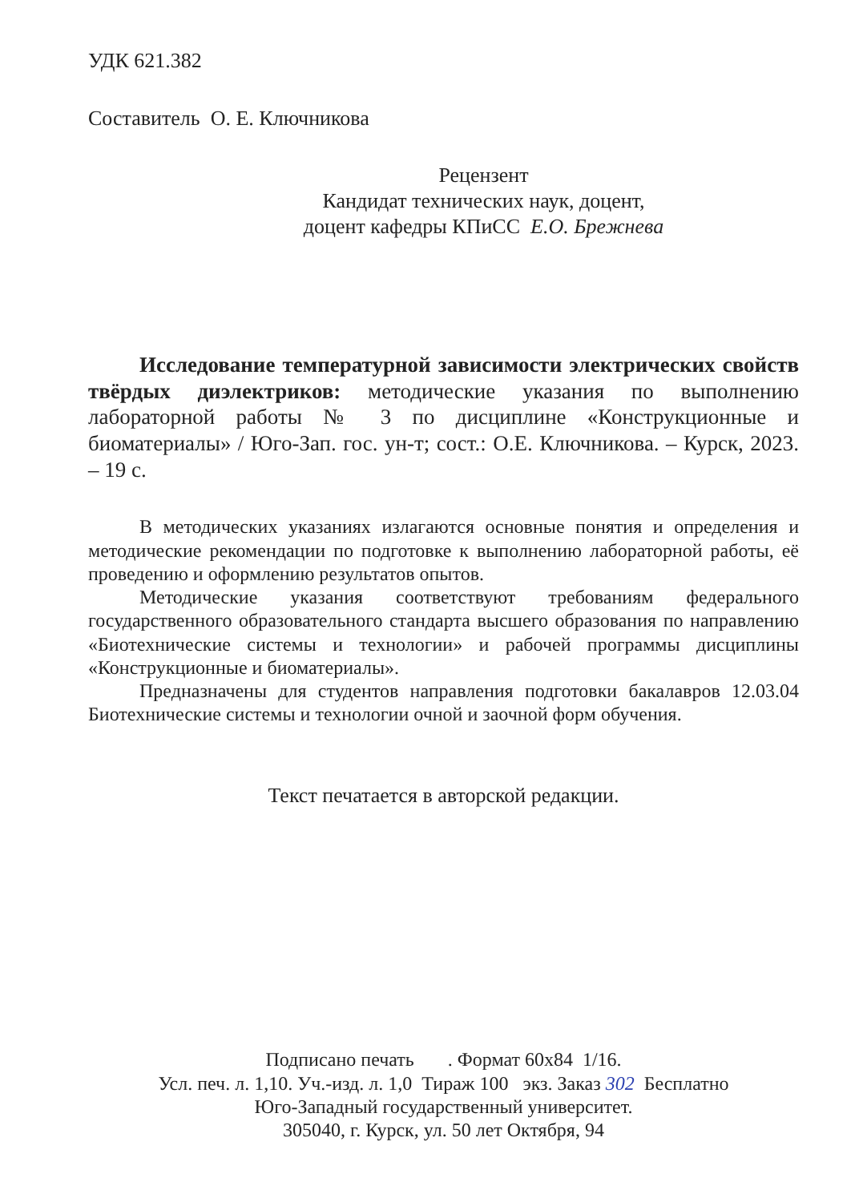УДК 621.382
Составитель О. Е. Ключникова
Рецензент
Кандидат технических наук, доцент,
доцент кафедры КПиСС Е.О. Брежнева
Исследование температурной зависимости электрических свойств твёрдых диэлектриков: методические указания по выполнению лабораторной работы № 3 по дисциплине «Конструкционные и биоматериалы» / Юго-Зап. гос. ун-т; сост.: О.Е. Ключникова. – Курск, 2023. – 19 с.
В методических указаниях излагаются основные понятия и определения и методические рекомендации по подготовке к выполнению лабораторной работы, её проведению и оформлению результатов опытов.
Методические указания соответствуют требованиям федерального государственного образовательного стандарта высшего образования по направлению «Биотехнические системы и технологии» и рабочей программы дисциплины «Конструкционные и биоматериалы».
Предназначены для студентов направления подготовки бакалавров 12.03.04 Биотехнические системы и технологии очной и заочной форм обучения.
Текст печатается в авторской редакции.
Подписано печать . Формат 60x84 1/16.
Усл. печ. л. 1,10. Уч.-изд. л. 1,0 Тираж 100 экз. Заказ 302 Бесплатно
Юго-Западный государственный университет.
305040, г. Курск, ул. 50 лет Октября, 94